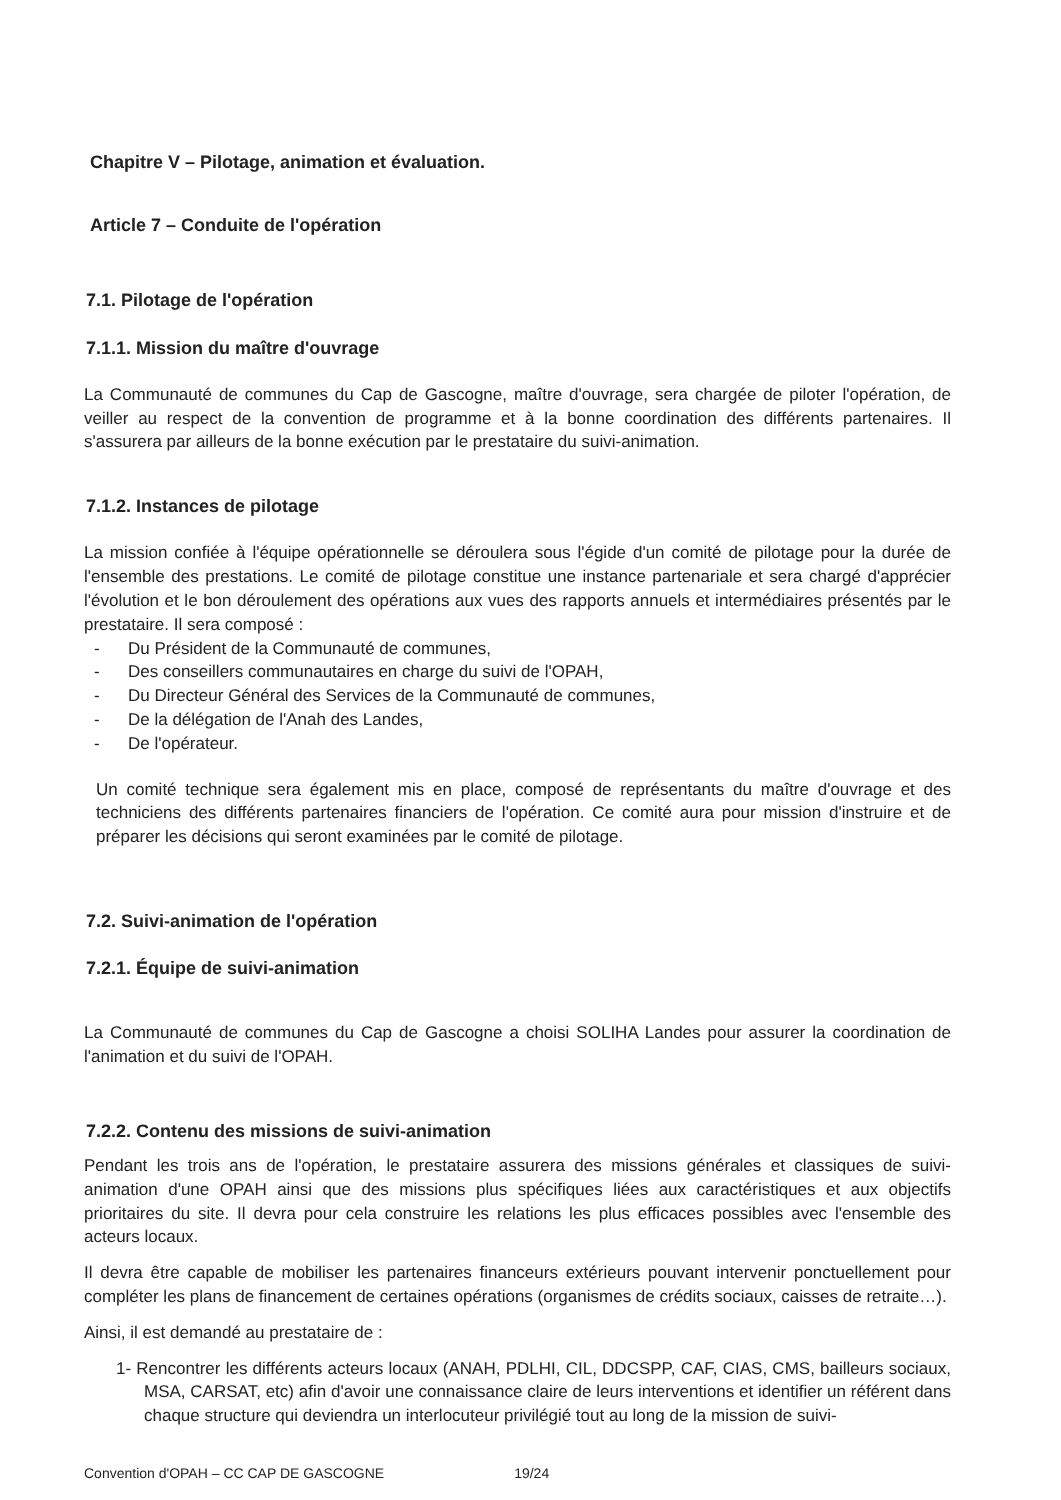Chapitre V – Pilotage, animation et évaluation.
Article 7 – Conduite de l'opération
7.1. Pilotage de l'opération
7.1.1. Mission du maître d'ouvrage
La Communauté de communes du Cap de Gascogne, maître d'ouvrage, sera chargée de piloter l'opération, de veiller au respect de la convention de programme et à la bonne coordination des différents partenaires. Il s'assurera par ailleurs de la bonne exécution par le prestataire du suivi-animation.
7.1.2. Instances de pilotage
La mission confiée à l'équipe opérationnelle se déroulera sous l'égide d'un comité de pilotage pour la durée de l'ensemble des prestations. Le comité de pilotage constitue une instance partenariale et sera chargé d'apprécier l'évolution et le bon déroulement des opérations aux vues des rapports annuels et intermédiaires présentés par le prestataire. Il sera composé :
- Du Président de la Communauté de communes,
- Des conseillers communautaires en charge du suivi de l'OPAH,
- Du Directeur Général des Services de la Communauté de communes,
- De la délégation de l'Anah des Landes,
- De l'opérateur.
Un comité technique sera également mis en place, composé de représentants du maître d'ouvrage et des techniciens des différents partenaires financiers de l'opération. Ce comité aura pour mission d'instruire et de préparer les décisions qui seront examinées par le comité de pilotage.
7.2. Suivi-animation de l'opération
7.2.1. Équipe de suivi-animation
La Communauté de communes du Cap de Gascogne a choisi SOLIHA Landes pour assurer la coordination de l'animation et du suivi de l'OPAH.
7.2.2. Contenu des missions de suivi-animation
Pendant les trois ans de l'opération, le prestataire assurera des missions générales et classiques de suivi-animation d'une OPAH ainsi que des missions plus spécifiques liées aux caractéristiques et aux objectifs prioritaires du site. Il devra pour cela construire les relations les plus efficaces possibles avec l'ensemble des acteurs locaux.
Il devra être capable de mobiliser les partenaires financeurs extérieurs pouvant intervenir ponctuellement pour compléter les plans de financement de certaines opérations (organismes de crédits sociaux, caisses de retraite…).
Ainsi, il est demandé au prestataire de :
1- Rencontrer les différents acteurs locaux (ANAH, PDLHI, CIL, DDCSPP, CAF, CIAS, CMS, bailleurs sociaux, MSA, CARSAT, etc) afin d'avoir une connaissance claire de leurs interventions et identifier un référent dans chaque structure qui deviendra un interlocuteur privilégié tout au long de la mission de suivi-
Convention d'OPAH – CC CAP DE GASCOGNE 19/24